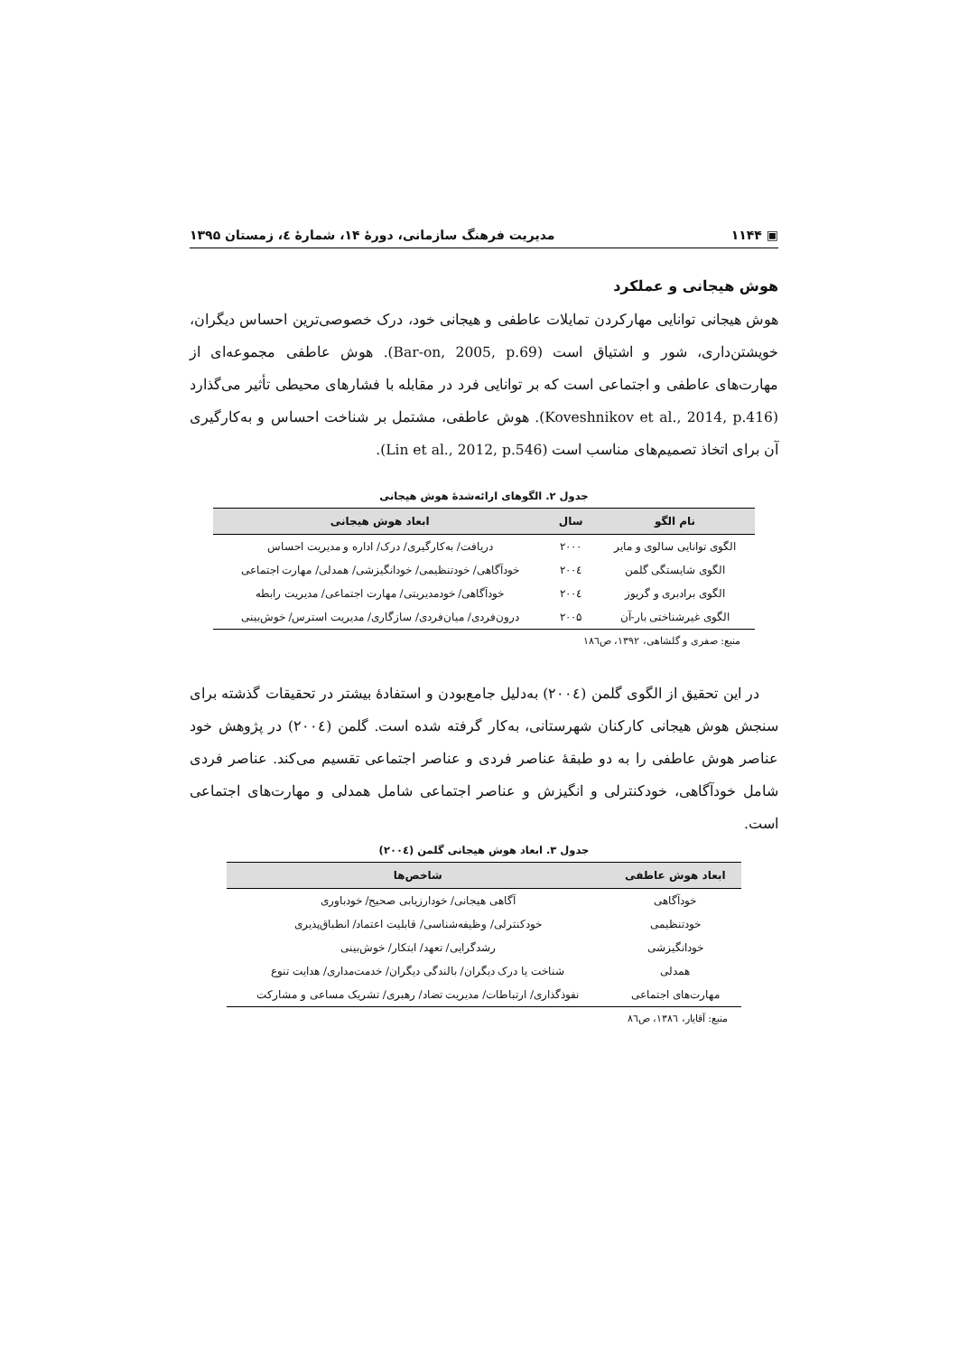▣ ۱۱۴۴ مدیریت فرهنگ سازمانی، دورهٔ ۱۴، شمارهٔ ٤، زمستان ۱۳۹۵
هوش هیجانی و عملکرد
هوش هیجانی توانایی مهارکردن تمایلات عاطفی و هیجانی خود، درک خصوصی‌ترین احساس دیگران، خویشتن‌داری، شور و اشتیاق است (Bar-on, 2005, p.69). هوش عاطفی مجموعه‌ای از مهارت‌های عاطفی و اجتماعی است که بر توانایی فرد در مقابله با فشارهای محیطی تأثیر می‌گذارد (Koveshnikov et al., 2014, p.416). هوش عاطفی، مشتمل بر شناخت احساس و به‌کارگیری آن برای اتخاذ تصمیم‌های مناسب است (Lin et al., 2012, p.546).
جدول ۲. الگوهای ارائه‌شدهٔ هوش هیجانی
| نام الگو | سال | ابعاد هوش هیجانی |
| --- | --- | --- |
| الگوی توانایی سالوی و مایر | ۲۰۰۰ | دریافت/ به‌کارگیری/ درک/ اداره و مدیریت احساس |
| الگوی شایستگی گلمن | ۲۰۰٤ | خودآگاهی/ خودتنظیمی/ خودانگیزشی/ همدلی/ مهارت اجتماعی |
| الگوی برادبری و گریوز | ۲۰۰٤ | خودآگاهی/ خودمدیریتی/ مهارت اجتماعی/ مدیریت رابطه |
| الگوی غیرشناختی بار-آن | ۲۰۰۵ | درون‌فردی/ میان‌فردی/ سازگاری/ مدیریت استرس/ خوش‌بینی |
منبع: صفری و گلشاهی، ۱۳۹۲، ص۱۸٦
در این تحقیق از الگوی گلمن (۲۰۰٤) به‌دلیل جامع‌بودن و استفادهٔ بیشتر در تحقیقات گذشته برای سنجش هوش هیجانی کارکنان شهرستانی، به‌کار گرفته شده است. گلمن (۲۰۰٤) در پژوهش خود عناصر هوش عاطفی را به دو طبقهٔ عناصر فردی و عناصر اجتماعی تقسیم می‌کند. عناصر فردی شامل خودآگاهی، خودکنترلی و انگیزش و عناصر اجتماعی شامل همدلی و مهارت‌های اجتماعی است.
جدول ۳. ابعاد هوش هیجانی گلمن (۲۰۰٤)
| ابعاد هوش عاطفی | شاخص‌ها |
| --- | --- |
| خودآگاهی | آگاهی هیجانی/ خودارزیابی صحیح/ خودباوری |
| خودتنظیمی | خودکنترلی/ وظیفه‌شناسی/ قابلیت اعتماد/ انطباق‌پذیری |
| خودانگیزشی | رشدگرایی/ تعهد/ ابتکار/ خوش‌بینی |
| همدلی | شناخت یا درک دیگران/ بالندگی دیگران/ خدمت‌مداری/ هدایت تنوع |
| مهارت‌های اجتماعی | نفوذگذاری/ ارتباطات/ مدیریت تضاد/ رهبری/ تشریک مساعی و مشارکت |
منبع: آقایار، ۱۳۸٦، ص۸٦